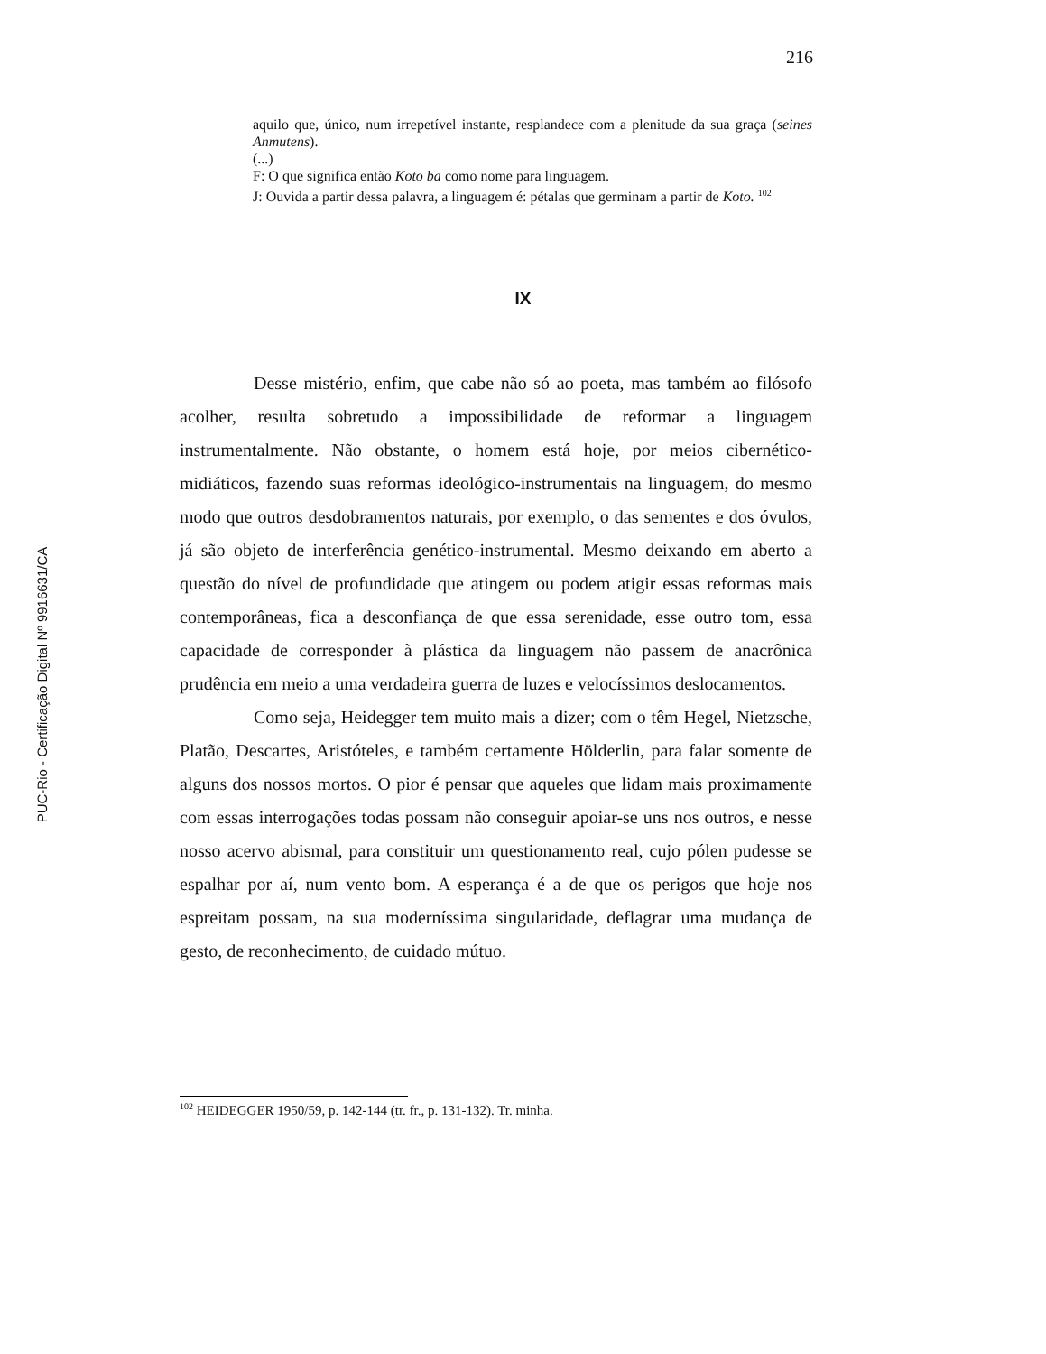216
aquilo que, único, num irrepetível instante, resplandece com a plenitude da sua graça (seines Anmutens).
(...)
F: O que significa então Koto ba como nome para linguagem.
J: Ouvida a partir dessa palavra, a linguagem é: pétalas que germinam a partir de Koto. <sup>102</sup>
IX
Desse mistério, enfim, que cabe não só ao poeta, mas também ao filósofo acolher, resulta sobretudo a impossibilidade de reformar a linguagem instrumentalmente. Não obstante, o homem está hoje, por meios cibernético-midiáticos, fazendo suas reformas ideológico-instrumentais na linguagem, do mesmo modo que outros desdobramentos naturais, por exemplo, o das sementes e dos óvulos, já são objeto de interferência genético-instrumental. Mesmo deixando em aberto a questão do nível de profundidade que atingem ou podem atigir essas reformas mais contemporâneas, fica a desconfiança de que essa serenidade, esse outro tom, essa capacidade de corresponder à plástica da linguagem não passem de anacrônica prudência em meio a uma verdadeira guerra de luzes e velocíssimos deslocamentos.
Como seja, Heidegger tem muito mais a dizer; com o têm Hegel, Nietzsche, Platão, Descartes, Aristóteles, e também certamente Hölderlin, para falar somente de alguns dos nossos mortos. O pior é pensar que aqueles que lidam mais proximamente com essas interrogações todas possam não conseguir apoiar-se uns nos outros, e nesse nosso acervo abismal, para constituir um questionamento real, cujo pólen pudesse se espalhar por aí, num vento bom. A esperança é a de que os perigos que hoje nos espreitam possam, na sua moderníssima singularidade, deflagrar uma mudança de gesto, de reconhecimento, de cuidado mútuo.
<sup>102</sup> HEIDEGGER 1950/59, p. 142-144 (tr. fr., p. 131-132). Tr. minha.
PUC-Rio - Certificação Digital Nº 9916631/CA